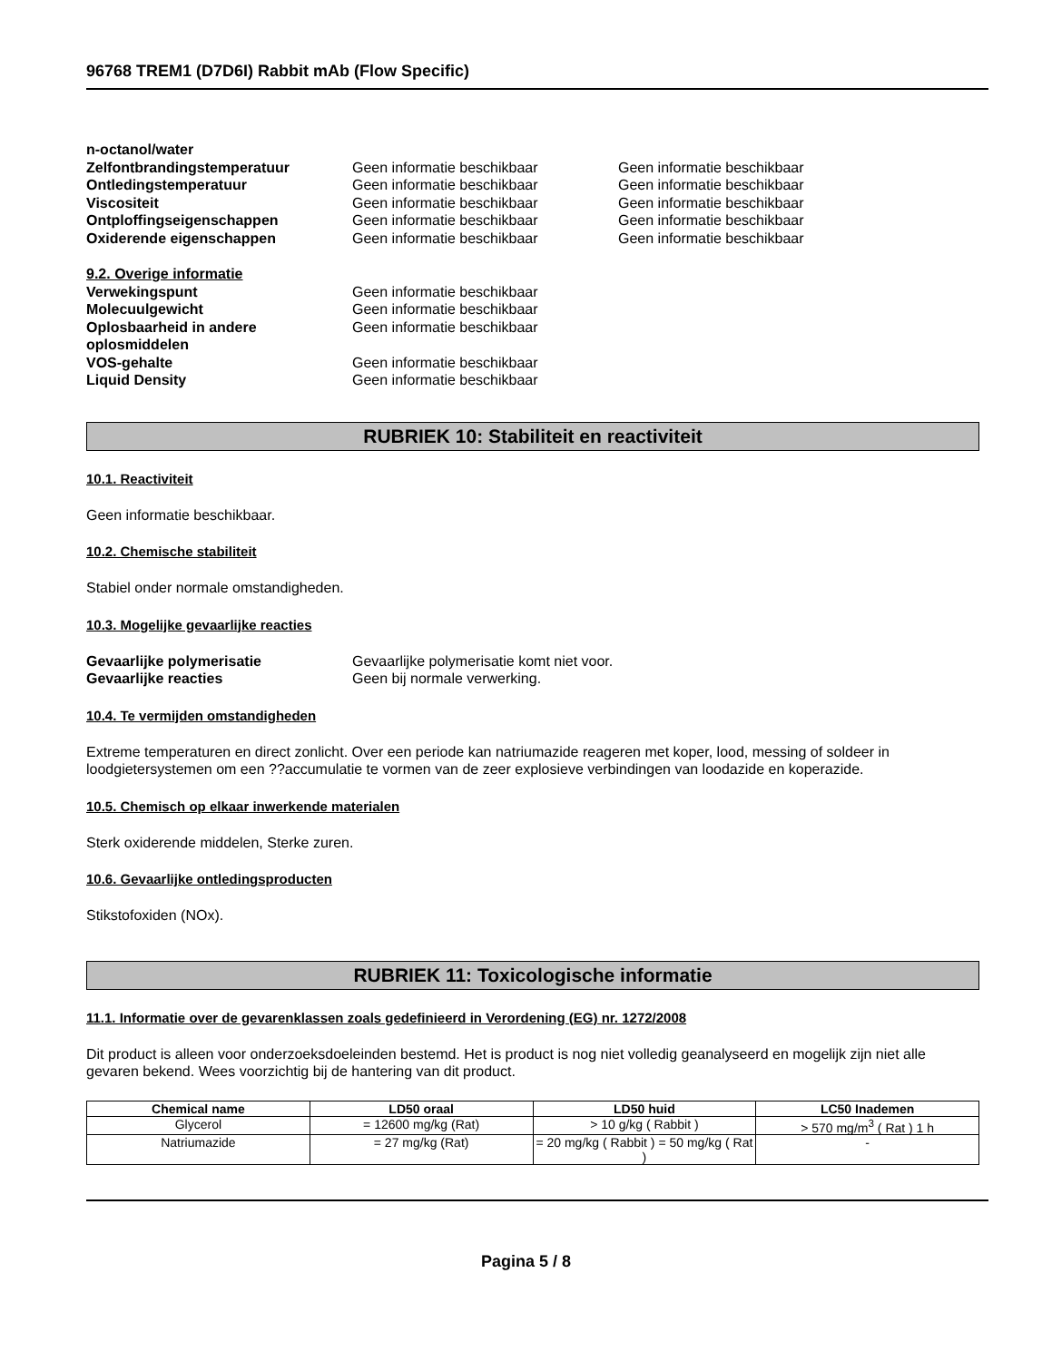96768 TREM1 (D7D6I) Rabbit mAb (Flow Specific)
n-octanol/water Zelfontbrandingstemperatuur Geen informatie beschikbaar Geen informatie beschikbaar Ontledingstemperatuur Geen informatie beschikbaar Geen informatie beschikbaar Viscositeit Geen informatie beschikbaar Geen informatie beschikbaar Ontploffingseigenschappen Geen informatie beschikbaar Geen informatie beschikbaar Oxiderende eigenschappen Geen informatie beschikbaar Geen informatie beschikbaar
9.2. Overige informatie Verwekingspunt Geen informatie beschikbaar Molecuulgewicht Geen informatie beschikbaar Oplosbaarheid in andere oplosmiddelen Geen informatie beschikbaar VOS-gehalte Geen informatie beschikbaar Liquid Density Geen informatie beschikbaar
RUBRIEK 10: Stabiliteit en reactiviteit
10.1. Reactiviteit
Geen informatie beschikbaar.
10.2. Chemische stabiliteit
Stabiel onder normale omstandigheden.
10.3. Mogelijke gevaarlijke reacties
Gevaarlijke polymerisatie Gevaarlijke polymerisatie komt niet voor. Gevaarlijke reacties Geen bij normale verwerking.
10.4. Te vermijden omstandigheden
Extreme temperaturen en direct zonlicht. Over een periode kan natriumazide reageren met koper, lood, messing of soldeer in loodgietersystemen om een ??accumulatie te vormen van de zeer explosieve verbindingen van loodazide en koperazide.
10.5. Chemisch op elkaar inwerkende materialen
Sterk oxiderende middelen, Sterke zuren.
10.6. Gevaarlijke ontledingsproducten
Stikstofoxiden (NOx).
RUBRIEK 11: Toxicologische informatie
11.1. Informatie over de gevarenklassen zoals gedefinieerd in Verordening (EG) nr. 1272/2008
Dit product is alleen voor onderzoeksdoeleinden bestemd. Het is product is nog niet volledig geanalyseerd en mogelijk zijn niet alle gevaren bekend. Wees voorzichtig bij de hantering van dit product.
| Chemical name | LD50 oraal | LD50 huid | LC50 Inademen |
| --- | --- | --- | --- |
| Glycerol | = 12600 mg/kg (Rat) | > 10 g/kg ( Rabbit ) | > 570 mg/m<sup>3</sup> ( Rat ) 1 h |
| Natriumazide | = 27 mg/kg (Rat) | = 20 mg/kg ( Rabbit ) = 50 mg/kg ( Rat ) | - |
Pagina 5 / 8